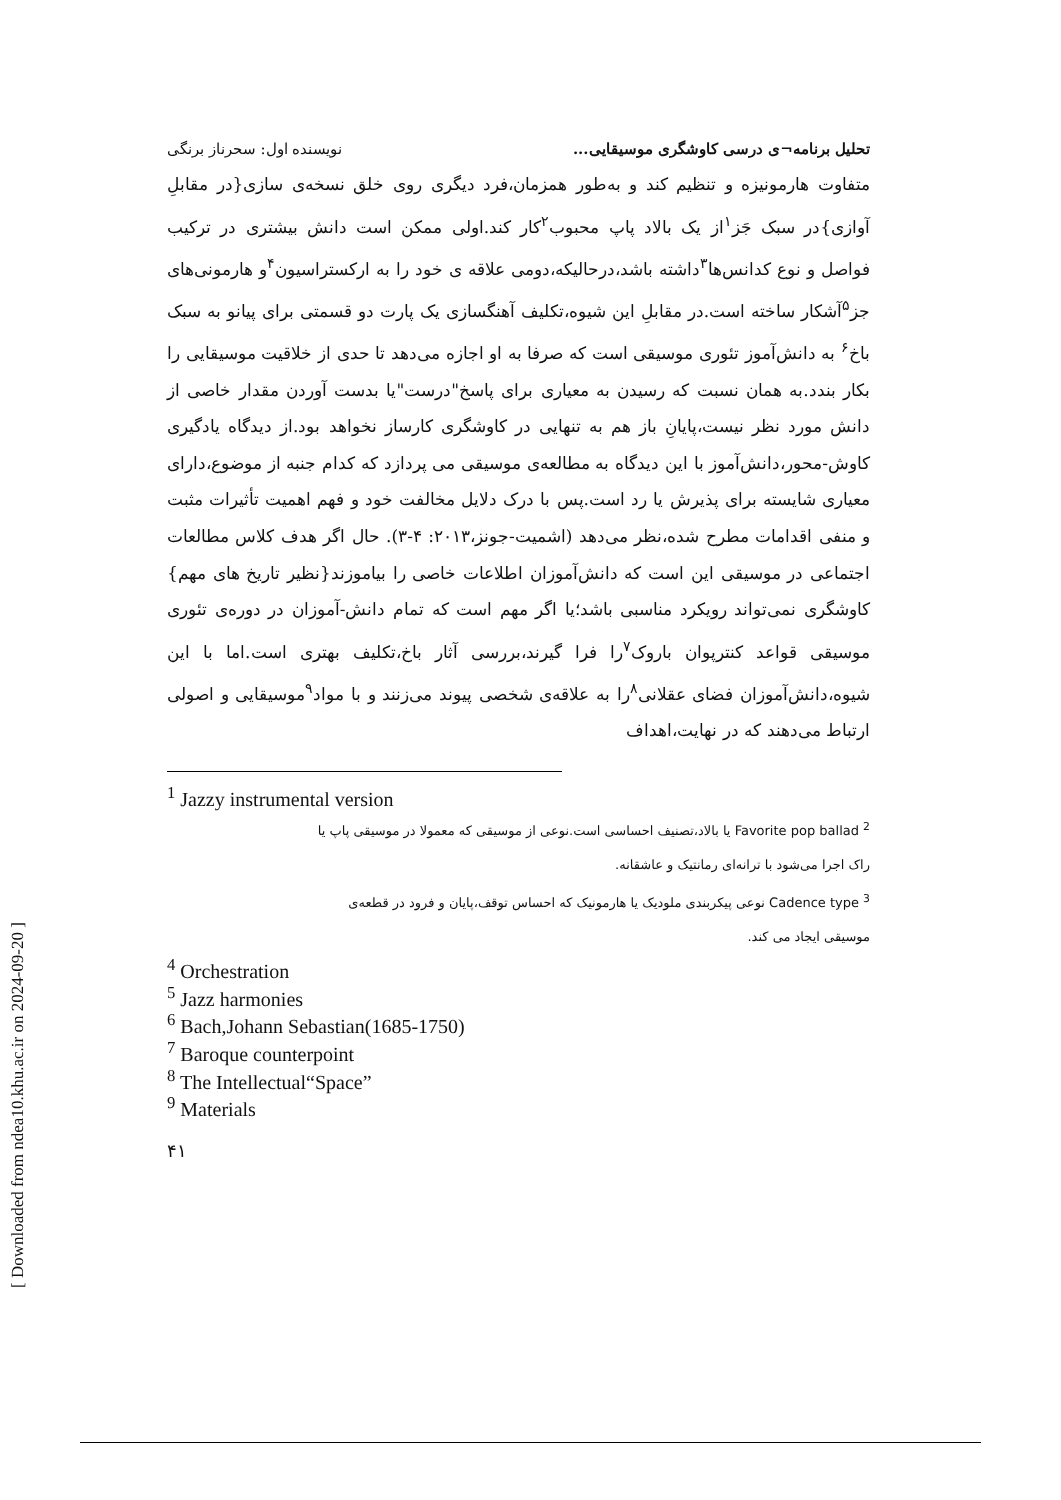[ Downloaded from ndea10.khu.ac.ir on 2024-09-20 ]
تحلیل برنامه¬ی درسی کاوشگری موسیقایی... نویسنده اول: سحرناز برنگی
متفاوت هارمونیزه و تنظیم کند و به‌طور همزمان،فرد دیگری روی خلق نسخه‌ی سازی{در مقابلِ آوازی}در سبک جَز<sup>۱</sup>از یک بالاد پاپ محبوب<sup>۲</sup>کار کند.اولی ممکن است دانش بیشتری در ترکیب فواصل و نوع کدانس‌ها<sup>۳</sup>داشته باشد،درحالیکه،دومی علاقه ی خود را به ارکستراسیون<sup>۴</sup>و هارمونی‌های جز<sup>۵</sup>آشکار ساخته است.در مقابلِ این شیوه،تکلیف آهنگسازی یک پارت دو قسمتی برای پیانو به سبک باخ<sup>۶</sup> به دانش‌آموز تئوری موسیقی است که صرفا به او اجازه می‌دهد تا حدی از خلاقیت موسیقایی را بکار بندد.به همان نسبت که رسیدن به معیاری برای پاسخ"درست"یا بدست آوردن مقدار خاصی از دانش مورد نظر نیست،پایانِ باز هم به تنهایی در کاوشگری کارساز نخواهد بود.از دیدگاه یادگیری کاوش-محور،دانش‌آموز با این دیدگاه به مطالعه‌ی موسیقی می پردازد که کدام جنبه از موضوع،دارای معیاری شایسته برای پذیرش یا رد است.پس با درک دلایل مخالفت خود و فهم اهمیت تأثیرات مثبت و منفی اقدامات مطرح شده،نظر می‌دهد (اشمیت-جونز،۲۰۱۳: ۴-۳). حال اگر هدف کلاس مطالعات اجتماعی در موسیقی این است که دانش‌آموزان اطلاعات خاصی را بیاموزند{نظیر تاریخ های مهم}کاوشگری نمی‌تواند رویکرد مناسبی باشد؛یا اگر مهم است که تمام دانش-آموزان در دوره‌ی تئوری موسیقی قواعد کنترپوان باروک<sup>۷</sup>را فرا گیرند،بررسی آثار باخ،تکلیف بهتری است.اما با این شیوه،دانش‌آموزان فضای عقلانی<sup>۸</sup>را به علاقه‌ی شخصی پیوند می‌زنند و با مواد<sup>۹</sup>موسیقایی و اصولی ارتباط می‌دهند که در نهایت،اهداف
<sup>1</sup> Jazzy instrumental version
<sup>2</sup> Favorite pop ballad یا بالاد،تصنیف احساسی است.نوعی از موسیقی که معمولا در موسیقی پاپ یا
راک اجرا می‌شود با ترانه‌ای رمانتیک و عاشقانه.
<sup>3</sup> Cadence type نوعی پیکربندی ملودیک یا هارمونیک که احساس توقف،پایان و فرود در قطعه‌ی
موسیقی ایجاد می کند.
<sup>4</sup> Orchestration
<sup>5</sup> Jazz harmonies
<sup>6</sup> Bach,Johann Sebastian(1685-1750)
<sup>7</sup> Baroque counterpoint
<sup>8</sup> The Intellectual“Space”
<sup>9</sup> Materials
۴۱